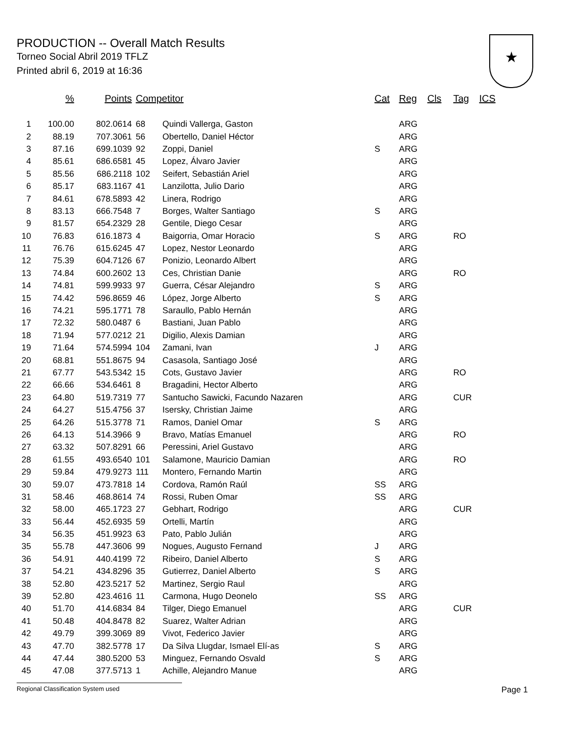PRODUCTION -- Overall Match Results
Torneo Social Abril 2019 TFLZ
Printed abril 6, 2019 at 16:36
★
| | % | Points | Competitor | | Cat | Reg | Cls | Tag | ICS |
| --- | --- | --- | --- | --- | --- | --- | --- | --- | --- |
| 1 | 100.00 | 802.0614 | 68 | Quindi Vallerga, Gaston | | ARG | | | |
| 2 | 88.19 | 707.3061 | 56 | Obertello, Daniel Héctor | | ARG | | | |
| 3 | 87.16 | 699.1039 | 92 | Zoppi, Daniel | S | ARG | | | |
| 4 | 85.61 | 686.6581 | 45 | Lopez, Álvaro Javier | | ARG | | | |
| 5 | 85.56 | 686.2118 | 102 | Seifert, Sebastián Ariel | | ARG | | | |
| 6 | 85.17 | 683.1167 | 41 | Lanzilotta, Julio Dario | | ARG | | | |
| 7 | 84.61 | 678.5893 | 42 | Linera, Rodrigo | | ARG | | | |
| 8 | 83.13 | 666.7548 | 7 | Borges, Walter Santiago | S | ARG | | | |
| 9 | 81.57 | 654.2329 | 28 | Gentile, Diego Cesar | | ARG | | | |
| 10 | 76.83 | 616.1873 | 4 | Baigorria, Omar Horacio | S | ARG | | RO | |
| 11 | 76.76 | 615.6245 | 47 | Lopez, Nestor Leonardo | | ARG | | | |
| 12 | 75.39 | 604.7126 | 67 | Ponizio, Leonardo Albert | | ARG | | | |
| 13 | 74.84 | 600.2602 | 13 | Ces, Christian Danie | | ARG | | RO | |
| 14 | 74.81 | 599.9933 | 97 | Guerra, César Alejandro | S | ARG | | | |
| 15 | 74.42 | 596.8659 | 46 | López, Jorge Alberto | S | ARG | | | |
| 16 | 74.21 | 595.1771 | 78 | Saraullo, Pablo Hernán | | ARG | | | |
| 17 | 72.32 | 580.0487 | 6 | Bastiani, Juan Pablo | | ARG | | | |
| 18 | 71.94 | 577.0212 | 21 | Digilio, Alexis Damian | | ARG | | | |
| 19 | 71.64 | 574.5994 | 104 | Zamani, Ivan | J | ARG | | | |
| 20 | 68.81 | 551.8675 | 94 | Casasola, Santiago José | | ARG | | | |
| 21 | 67.77 | 543.5342 | 15 | Cots, Gustavo Javier | | ARG | | RO | |
| 22 | 66.66 | 534.6461 | 8 | Bragadini, Hector Alberto | | ARG | | | |
| 23 | 64.80 | 519.7319 | 77 | Santucho Sawicki, Facundo Nazaren | | ARG | | CUR | |
| 24 | 64.27 | 515.4756 | 37 | Isersky, Christian Jaime | | ARG | | | |
| 25 | 64.26 | 515.3778 | 71 | Ramos, Daniel Omar | S | ARG | | | |
| 26 | 64.13 | 514.3966 | 9 | Bravo, Matías Emanuel | | ARG | | RO | |
| 27 | 63.32 | 507.8291 | 66 | Peressini, Ariel Gustavo | | ARG | | | |
| 28 | 61.55 | 493.6540 | 101 | Salamone, Mauricio Damian | | ARG | | RO | |
| 29 | 59.84 | 479.9273 | 111 | Montero, Fernando Martin | | ARG | | | |
| 30 | 59.07 | 473.7818 | 14 | Cordova, Ramón Raúl | SS | ARG | | | |
| 31 | 58.46 | 468.8614 | 74 | Rossi, Ruben Omar | SS | ARG | | | |
| 32 | 58.00 | 465.1723 | 27 | Gebhart, Rodrigo | | ARG | | CUR | |
| 33 | 56.44 | 452.6935 | 59 | Ortelli, Martín | | ARG | | | |
| 34 | 56.35 | 451.9923 | 63 | Pato, Pablo Julián | | ARG | | | |
| 35 | 55.78 | 447.3606 | 99 | Nogues, Augusto Fernand | J | ARG | | | |
| 36 | 54.91 | 440.4199 | 72 | Ribeiro, Daniel Alberto | S | ARG | | | |
| 37 | 54.21 | 434.8296 | 35 | Gutierrez, Daniel Alberto | S | ARG | | | |
| 38 | 52.80 | 423.5217 | 52 | Martinez, Sergio Raul | | ARG | | | |
| 39 | 52.80 | 423.4616 | 11 | Carmona, Hugo Deonelo | SS | ARG | | | |
| 40 | 51.70 | 414.6834 | 84 | Tilger, Diego Emanuel | | ARG | | CUR | |
| 41 | 50.48 | 404.8478 | 82 | Suarez, Walter Adrian | | ARG | | | |
| 42 | 49.79 | 399.3069 | 89 | Vivot, Federico Javier | | ARG | | | |
| 43 | 47.70 | 382.5778 | 17 | Da Silva Llugdar, Ismael Elí-as | S | ARG | | | |
| 44 | 47.44 | 380.5200 | 53 | Minguez, Fernando Osvald | S | ARG | | | |
| 45 | 47.08 | 377.5713 | 1 | Achille, Alejandro Manue | | ARG | | | |
Regional Classification System used Page 1